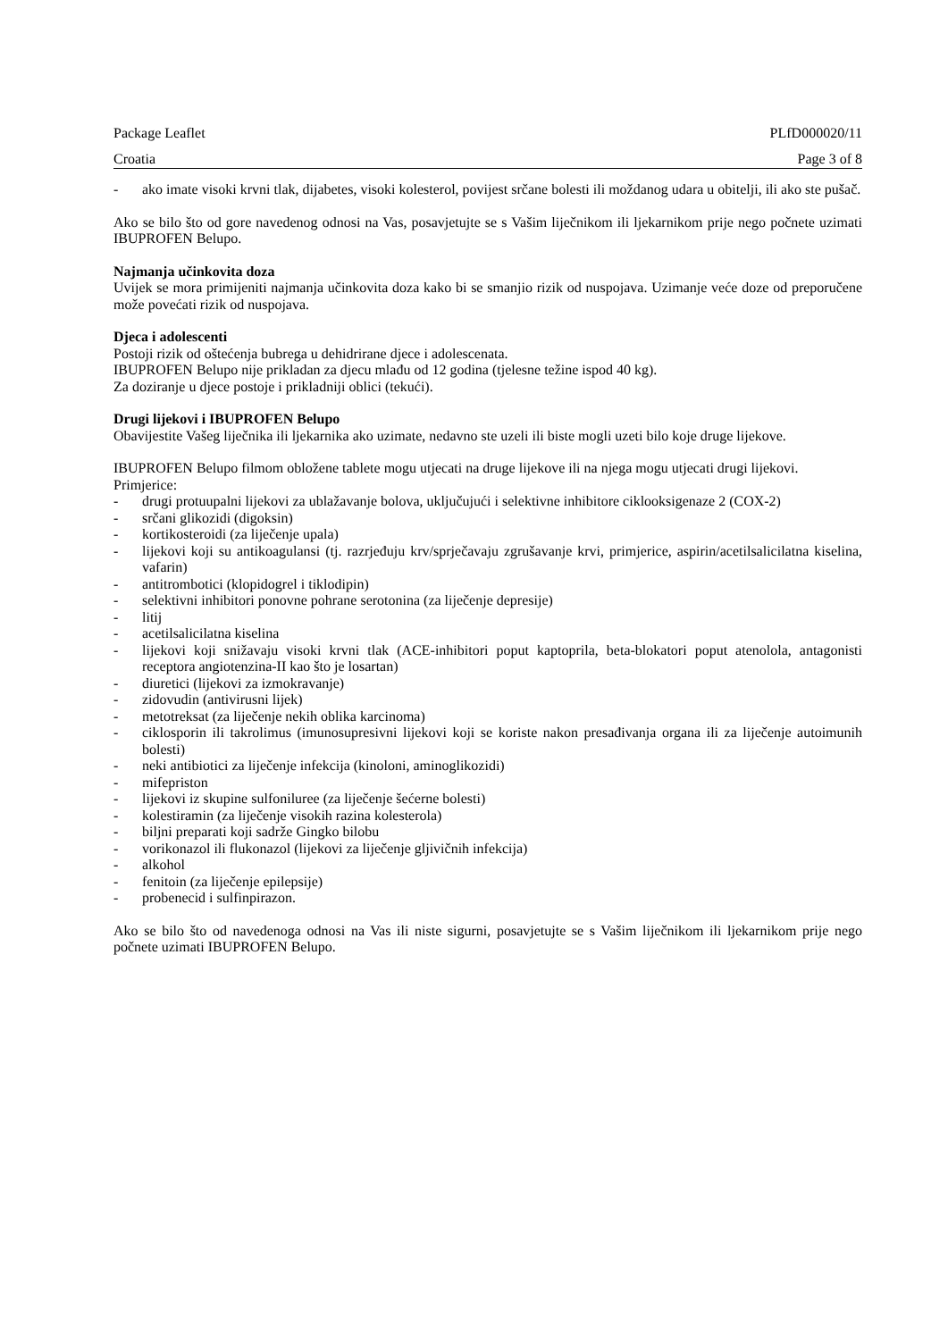Package Leaflet PLfD000020/11
Croatia Page 3 of 8
- ako imate visoki krvni tlak, dijabetes, visoki kolesterol, povijest srčane bolesti ili moždanog udara u obitelji, ili ako ste pušač.
Ako se bilo što od gore navedenog odnosi na Vas, posavjetujte se s Vašim liječnikom ili ljekarnikom prije nego počnete uzimati IBUPROFEN Belupo.
Najmanja učinkovita doza
Uvijek se mora primijeniti najmanja učinkovita doza kako bi se smanjio rizik od nuspojava. Uzimanje veće doze od preporučene može povećati rizik od nuspojava.
Djeca i adolescenti
Postoji rizik od oštećenja bubrega u dehidrirane djece i adolescenata.
IBUPROFEN Belupo nije prikladan za djecu mlađu od 12 godina (tjelesne težine ispod 40 kg).
Za doziranje u djece postoje i prikladniji oblici (tekući).
Drugi lijekovi i IBUPROFEN Belupo
Obavijestite Vašeg liječnika ili ljekarnika ako uzimate, nedavno ste uzeli ili biste mogli uzeti bilo koje druge lijekove.
IBUPROFEN Belupo filmom obložene tablete mogu utjecati na druge lijekove ili na njega mogu utjecati drugi lijekovi.
Primjerice:
- drugi protuupalni lijekovi za ublažavanje bolova, uključujući i selektivne inhibitore ciklooksigenaze 2 (COX-2)
- srčani glikozidi (digoksin)
- kortikosteroidi (za liječenje upala)
- lijekovi koji su antikoagulansi (tj. razrjeđuju krv/sprječavaju zgrušavanje krvi, primjerice, aspirin/acetilsalicilatna kiselina, vafarin)
- antitrombotici (klopidogrel i tiklodipin)
- selektivni inhibitori ponovne pohrane serotonina (za liječenje depresije)
- litij
- acetilsalicilatna kiselina
- lijekovi koji snižavaju visoki krvni tlak (ACE-inhibitori poput kaptoprila, beta-blokatori poput atenolola, antagonisti receptora angiotenzina-II kao što je losartan)
- diuretici (lijekovi za izmokravanje)
- zidovudin (antivirusni lijek)
- metotreksat (za liječenje nekih oblika karcinoma)
- ciklosporin ili takrolimus (imunosupresivni lijekovi koji se koriste nakon presađivanja organa ili za liječenje autoimunih bolesti)
- neki antibiotici za liječenje infekcija (kinoloni, aminoglikozidi)
- mifepriston
- lijekovi iz skupine sulfoniluree (za liječenje šećerne bolesti)
- kolestiramin (za liječenje visokih razina kolesterola)
- biljni preparati koji sadrže Gingko bilobu
- vorikonazol ili flukonazol (lijekovi za liječenje gljivičnih infekcija)
- alkohol
- fenitoin (za liječenje epilepsije)
- probenecid i sulfinpirazon.
Ako se bilo što od navedenoga odnosi na Vas ili niste sigurni, posavjetujte se s Vašim liječnikom ili ljekarnikom prije nego počnete uzimati IBUPROFEN Belupo.